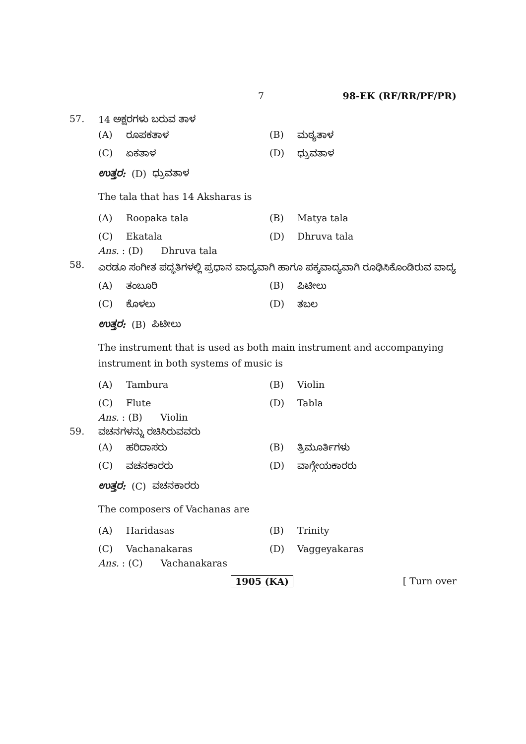7 98-EK (RF/RR/PF/PR)
57. 14 ಅಕ್ಷರಗಳು ಬರುವ ತಾಳ
(A) ರೂಪಕತಾಳ (B) ಮಠ್ಯತಾಳ
(C) ಏಕತಾಳ (D) ಧ್ರುವತಾಳ
ಉತ್ತರ: (D) ಧ್ರುವತಾಳ
The tala that has 14 Aksharas is
(A) Roopaka tala (B) Matya tala
(C) Ekatala (D) Dhruva tala
Ans. : (D) Dhruva tala
58. ಎರಡೂ ಸಂಗೀತ ಪದ್ಧತಿಗಳಲ್ಲಿ ಪ್ರಧಾನ ವಾದ್ಯವಾಗಿ ಹಾಗೂ ಪಕ್ಕವಾದ್ಯವಾಗಿ ರೂಢಿಸಿಕೊಂಡಿರುವ ವಾದ್ಯ
(A) ತಂಬೂರಿ (B) ಪಿಟೀಲು
(C) ಕೊಳಲು (D) ತಬಲ
ಉತ್ತರ: (B) ಪಿಟೀಲು
The instrument that is used as both main instrument and accompanying instrument in both systems of music is
(A) Tambura (B) Violin
(C) Flute (D) Tabla
Ans. : (B) Violin
59. ವಚನಗಳನ್ನು ರಚಿಸಿರುವವರು
(A) ಹರಿದಾಸರು (B) ತ್ರಿಮೂರ್ತಿಗಳು
(C) ವಚನಕಾರರು (D) ವಾಗ್ಗೇಯಕಾರರು
ಉತ್ತರ: (C) ವಚನಕಾರರು
The composers of Vachanas are
(A) Haridasas (B) Trinity
(C) Vachanakaras (D) Vaggeyakaras
Ans. : (C) Vachanakaras
1905 (KA) [ Turn over